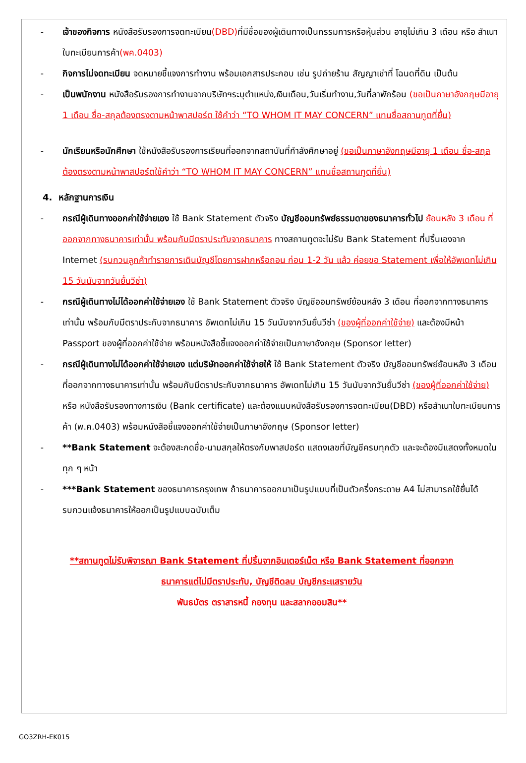- เจ้าของกิจการ หนังสือรับรองการจดทะเบียน(DBD) ที่มีชื่อของผู้เดินทางเป็นกรรมการหรือหุ้นส่วน อายุไม่เกิน 3 เดือน หรือ สำเนาใบทะเบียนการค้า(พค.0403)
- กิจการไม่จดทะเบียน จดหมายชี้แจงการทำงาน พร้อมเอกสารประกอบ เช่น รูปถ่ายร้าน สัญญาเช่าที่ โฉนดที่ดิน เป็นต้น
- เป็นพนักงาน หนังสือรับรองการทำงานจากบริษัทฯระบุตำแหน่ง,เงินเดือน,วันเริ่มทำงาน,วันที่ลาพักร้อน (ขอเป็นภาษาอังกฤษมีอายุ 1 เดือน ชื่อ-สกุลต้องตรงตามหน้าพาสปอร์ต ใช้คำว่า “TO WHOM IT MAY CONCERN” แทนชื่อสถานทูตที่ยื่น)
- นักเรียนหรือนักศึกษา ใช้หนังสือรับรองการเรียนที่ออกจากสถาบันที่กำลังศึกษาอยู่ (ขอเป็นภาษาอังกฤษมีอายุ 1 เดือน ชื่อ-สกุลต้องตรงตามหน้าพาสปอร์ตใช้คำว่า “TO WHOM IT MAY CONCERN” แทนชื่อสถานทูตที่ยื่น)
4. หลักฐานการเงิน
- กรณีผู้เดินทางออกค่าใช้จ่ายเอง ใช้ Bank Statement ตัวจริง บัญชีออมทรัพย์ธรรมดาของธนาคารทั่วไป ย้อนหลัง 3 เดือน ที่ออกจากทางธนาคารเท่านั้น พร้อมกับมีตราประทับจากธนาคาร ทางสถานทูตจะไม่รับ Bank Statement ที่ปริ้นเองจาก Internet (รบกวนลูกค้าทำรายการเดินบัญชีโดยการฝากหรือถอน ก่อน 1-2 วัน แล้ว ค่อยขอ Statement เพื่อให้อัพเดทไม่เกิน 15 วันนับจากวันยื่นวีซ่า)
- กรณีผู้เดินทางไม่ได้ออกค่าใช้จ่ายเอง ใช้ Bank Statement ตัวจริง บัญชีออมทรัพย์ย้อนหลัง 3 เดือน ที่ออกจากทางธนาคารเท่านั้น พร้อมกับมีตราประกับจากธนาคาร อัพเดทไม่เกิน 15 วันนับจากวันยื่นวีซ่า (ของผู้ที่ออกค่าใช้จ่าย) และต้องมีหน้า Passport ของผู้ที่ออกค่าใช้จ่าย พร้อมหนังสือชี้แจงออกค่าใช้จ่ายเป็นภาษาอังกฤษ (Sponsor letter)
- กรณีผู้เดินทางไม่ได้ออกค่าใช้จ่ายเอง แต่บริษัทออกค่าใช้จ่ายให้ ใช้ Bank Statement ตัวจริง บัญชีออมทรัพย์ย้อนหลัง 3 เดือน ที่ออกจากทางธนาคารเท่านั้น พร้อมกับมีตราประกับจากธนาคาร อัพเดทไม่เกิน 15 วันนับจากวันยื่นวีซ่า (ของผู้ที่ออกค่าใช้จ่าย) หรือ หนังสือรับรองทางการเงิน (Bank certificate) และต้องแนบหนังสือรับรองการจดทะเบียน(DBD) หรือสำเนาใบทะเบียนการค้า (พ.ค.0403) พร้อมหนังสือชี้แจงออกค่าใช้จ่ายเป็นภาษาอังกฤษ (Sponsor letter)
- **Bank Statement จะต้องสะกดชื่อ-นามสกุลให้ตรงกับพาสปอร์ต แสดงเลขที่บัญชีครบทุกตัว และจะต้องมีแสดงทั้งหมดในทุก ๆ หน้า
- ***Bank Statement ของธนาคารกรุงเทพ ถ้าธนาคารออกมาเป็นรูปแบบที่เป็นตัวครึ่งกระดาษ A4 ไม่สามารถใช้ยื่นได้ รบกวนแจ้งธนาคารให้ออกเป็นรูปแบบฉบับเต็ม
**สถานทูตไม่รับพิจารณา Bank Statement ที่ปริ้นจากอินเตอร์เน็ต หรือ Bank Statement ที่ออกจาก
ธนาคารแต่ไม่มีตราประทับ, บัญชีติดลบ บัญชีกระแสรายวัน
พันธบัตร ตราสารหนี้ กองทุน และสลากออมสิน**
GO3ZRH-EK015